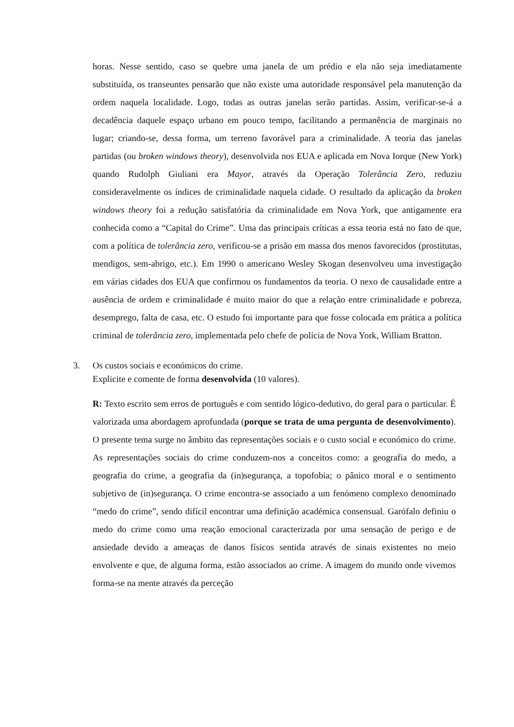horas. Nesse sentido, caso se quebre uma janela de um prédio e ela não seja imediatamente substituída, os transeuntes pensarão que não existe uma autoridade responsável pela manutenção da ordem naquela localidade. Logo, todas as outras janelas serão partidas. Assim, verificar-se-á a decadência daquele espaço urbano em pouco tempo, facilitando a permanência de marginais no lugar; criando-se, dessa forma, um terreno favorável para a criminalidade. A teoria das janelas partidas (ou broken windows theory), desenvolvida nos EUA e aplicada em Nova Iorque (New York) quando Rudolph Giuliani era Mayor, através da Operação Tolerância Zero, reduziu consideravelmente os índices de criminalidade naquela cidade. O resultado da aplicação da broken windows theory foi a redução satisfatória da criminalidade em Nova York, que antigamente era conhecida como a “Capital do Crime”. Uma das principais críticas a essa teoria está no fato de que, com a política de tolerância zero, verificou-se a prisão em massa dos menos favorecidos (prostitutas, mendigos, sem-abrigo, etc.). Em 1990 o americano Wesley Skogan desenvolveu uma investigação em várias cidades dos EUA que confirmou os fundamentos da teoria. O nexo de causalidade entre a ausência de ordem e criminalidade é muito maior do que a relação entre criminalidade e pobreza, desemprego, falta de casa, etc. O estudo foi importante para que fosse colocada em prática a política criminal de tolerância zero, implementada pelo chefe de polícia de Nova York, William Bratton.
3. Os custos sociais e económicos do crime.
Explicite e comente de forma desenvolvida (10 valores).
R: Texto escrito sem erros de português e com sentido lógico-dedutivo, do geral para o particular. É valorizada uma abordagem aprofundada (porque se trata de uma pergunta de desenvolvimento). O presente tema surge no âmbito das representações sociais e o custo social e económico do crime. As representações sociais do crime conduzem-nos a conceitos como: a geografia do medo, a geografia do crime, a geografia da (in)segurança, a topofobia; o pânico moral e o sentimento subjetivo de (in)segurança. O crime encontra-se associado a um fenómeno complexo denominado “medo do crime”, sendo difícil encontrar uma definição académica consensual. Garófalo definiu o medo do crime como uma reação emocional caracterizada por uma sensação de perigo e de ansiedade devido a ameaças de danos físicos sentida através de sinais existentes no meio envolvente e que, de alguma forma, estão associados ao crime. A imagem do mundo onde vivemos forma-se na mente através da perceção